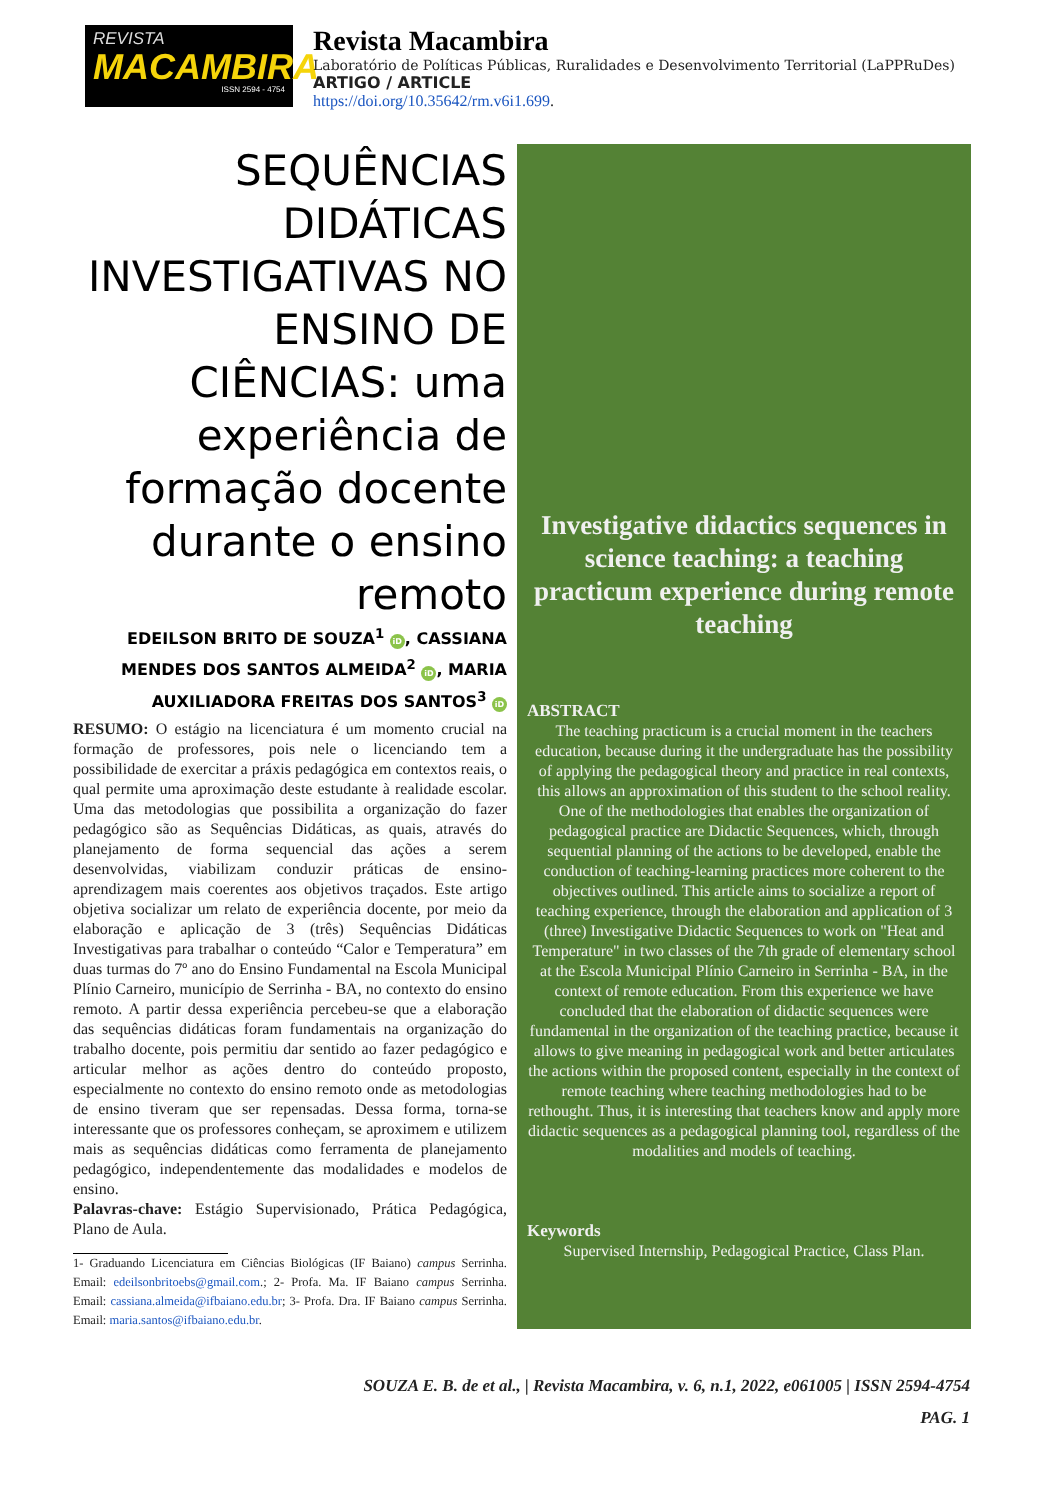REVISTA
MACAMBIRA
ISSN 2594 - 4754
Revista Macambira
Laboratório de Políticas Públicas, Ruralidades e Desenvolvimento Territorial (LaPPRuDes)
ARTIGO / ARTICLE
https://doi.org/10.35642/rm.v6i1.699.
SEQUÊNCIAS DIDÁTICAS INVESTIGATIVAS NO ENSINO DE CIÊNCIAS: uma experiência de formação docente durante o ensino remoto
EDEILSON BRITO DE SOUZA<sup>1</sup> iD, CASSIANA MENDES DOS SANTOS ALMEIDA<sup>2</sup> iD, MARIA AUXILIADORA FREITAS DOS SANTOS<sup>3</sup> iD
RESUMO: O estágio na licenciatura é um momento crucial na formação de professores, pois nele o licenciando tem a possibilidade de exercitar a práxis pedagógica em contextos reais, o qual permite uma aproximação deste estudante à realidade escolar. Uma das metodologias que possibilita a organização do fazer pedagógico são as Sequências Didáticas, as quais, através do planejamento de forma sequencial das ações a serem desenvolvidas, viabilizam conduzir práticas de ensino-aprendizagem mais coerentes aos objetivos traçados. Este artigo objetiva socializar um relato de experiência docente, por meio da elaboração e aplicação de 3 (três) Sequências Didáticas Investigativas para trabalhar o conteúdo “Calor e Temperatura” em duas turmas do 7º ano do Ensino Fundamental na Escola Municipal Plínio Carneiro, município de Serrinha - BA, no contexto do ensino remoto. A partir dessa experiência percebeu-se que a elaboração das sequências didáticas foram fundamentais na organização do trabalho docente, pois permitiu dar sentido ao fazer pedagógico e articular melhor as ações dentro do conteúdo proposto, especialmente no contexto do ensino remoto onde as metodologias de ensino tiveram que ser repensadas. Dessa forma, torna-se interessante que os professores conheçam, se aproximem e utilizem mais as sequências didáticas como ferramenta de planejamento pedagógico, independentemente das modalidades e modelos de ensino.
Palavras-chave: Estágio Supervisionado, Prática Pedagógica, Plano de Aula.
1- Graduando Licenciatura em Ciências Biológicas (IF Baiano) campus Serrinha. Email: edeilsonbritoebs@gmail.com.; 2- Profa. Ma. IF Baiano campus Serrinha. Email: cassiana.almeida@ifbaiano.edu.br; 3- Profa. Dra. IF Baiano campus Serrinha. Email: maria.santos@ifbaiano.edu.br.
Investigative didactics sequences in science teaching: a teaching practicum experience during remote teaching
ABSTRACT
The teaching practicum is a crucial moment in the teachers education, because during it the undergraduate has the possibility of applying the pedagogical theory and practice in real contexts, this allows an approximation of this student to the school reality. One of the methodologies that enables the organization of pedagogical practice are Didactic Sequences, which, through sequential planning of the actions to be developed, enable the conduction of teaching-learning practices more coherent to the objectives outlined. This article aims to socialize a report of teaching experience, through the elaboration and application of 3 (three) Investigative Didactic Sequences to work on "Heat and Temperature" in two classes of the 7th grade of elementary school at the Escola Municipal Plínio Carneiro in Serrinha - BA, in the context of remote education. From this experience we have concluded that the elaboration of didactic sequences were fundamental in the organization of the teaching practice, because it allows to give meaning in pedagogical work and better articulates the actions within the proposed content, especially in the context of remote teaching where teaching methodologies had to be rethought. Thus, it is interesting that teachers know and apply more didactic sequences as a pedagogical planning tool, regardless of the modalities and models of teaching.
Keywords
Supervised Internship, Pedagogical Practice, Class Plan.
SOUZA E. B. de et al., | Revista Macambira, v. 6, n.1, 2022, e061005 | ISSN 2594-4754
PAG. 1